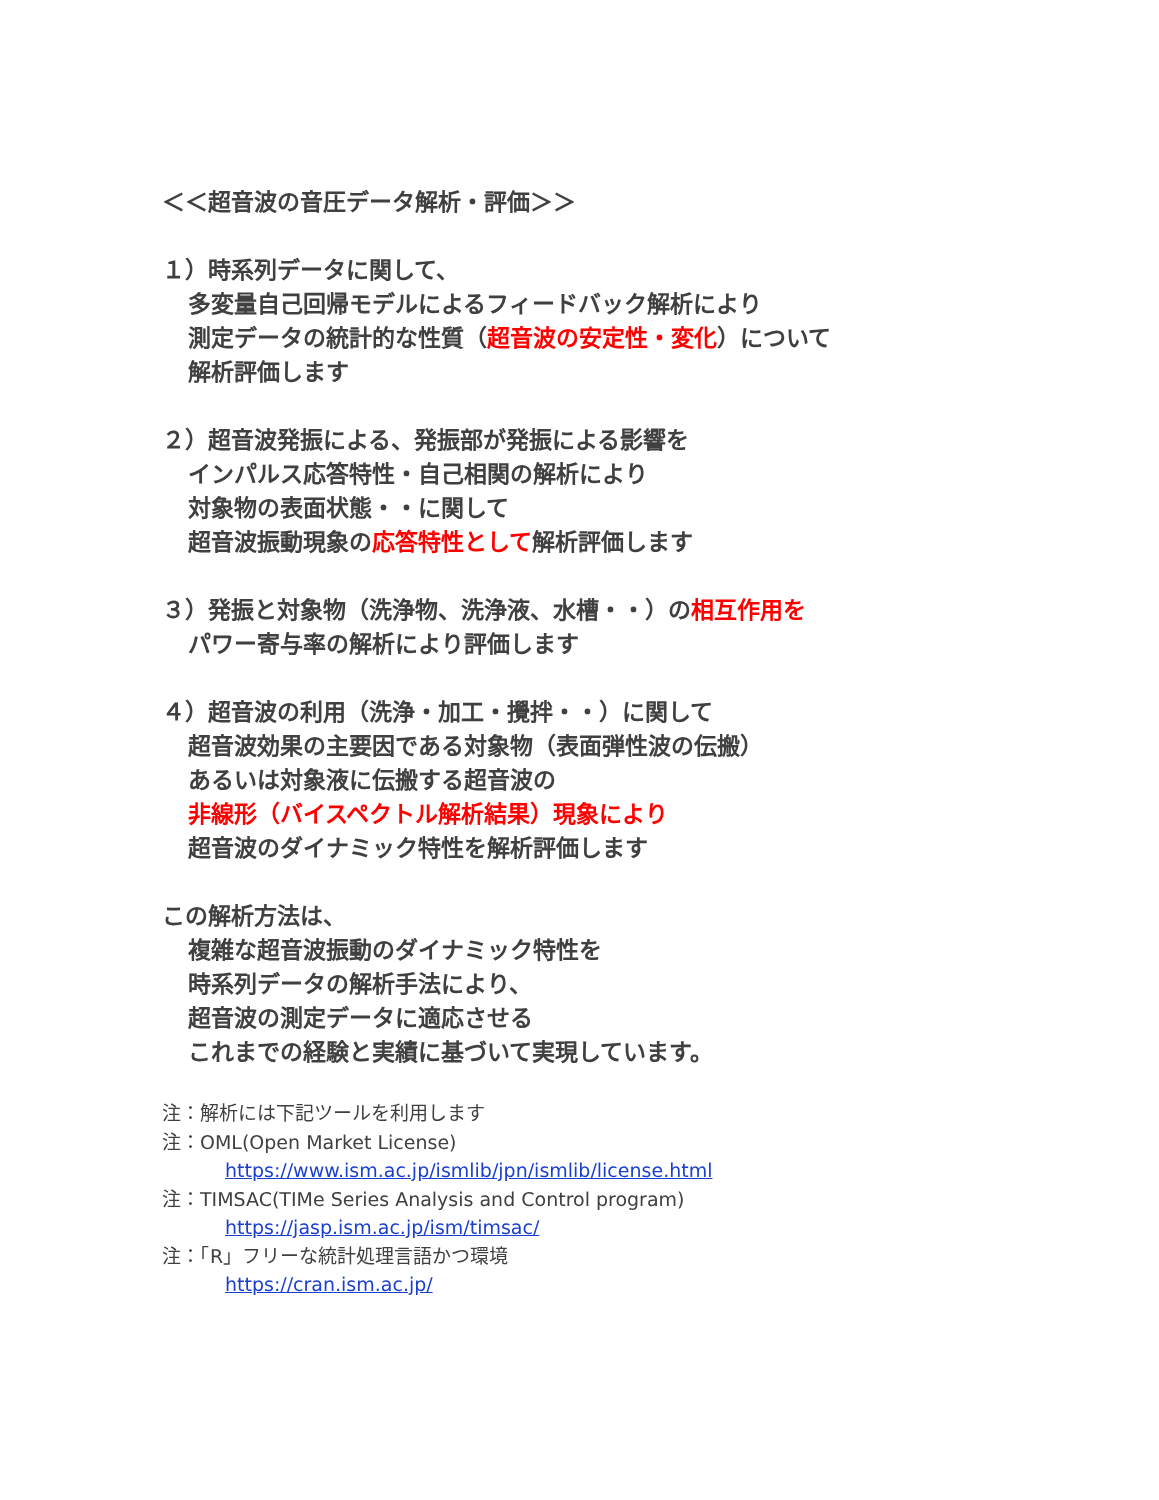＜＜超音波の音圧データ解析・評価＞＞
１）時系列データに関して、
多変量自己回帰モデルによるフィードバック解析により
測定データの統計的な性質（超音波の安定性・変化）について
解析評価します
２）超音波発振による、発振部が発振による影響を
インパルス応答特性・自己相関の解析により
対象物の表面状態・・に関して
超音波振動現象の応答特性として解析評価します
３）発振と対象物（洗浄物、洗浄液、水槽・・）の相互作用を
パワー寄与率の解析により評価します
４）超音波の利用（洗浄・加工・攪拌・・）に関して
超音波効果の主要因である対象物（表面弾性波の伝搬）
あるいは対象液に伝搬する超音波の
非線形（バイスペクトル解析結果）現象により
超音波のダイナミック特性を解析評価します
この解析方法は、
複雑な超音波振動のダイナミック特性を
時系列データの解析手法により、
超音波の測定データに適応させる
これまでの経験と実績に基づいて実現しています。
注：解析には下記ツールを利用します
注：OML(Open Market License)
https://www.ism.ac.jp/ismlib/jpn/ismlib/license.html
注：TIMSAC(TIMe Series Analysis and Control program)
https://jasp.ism.ac.jp/ism/timsac/
注：「R」フリーな統計処理言語かつ環境
https://cran.ism.ac.jp/